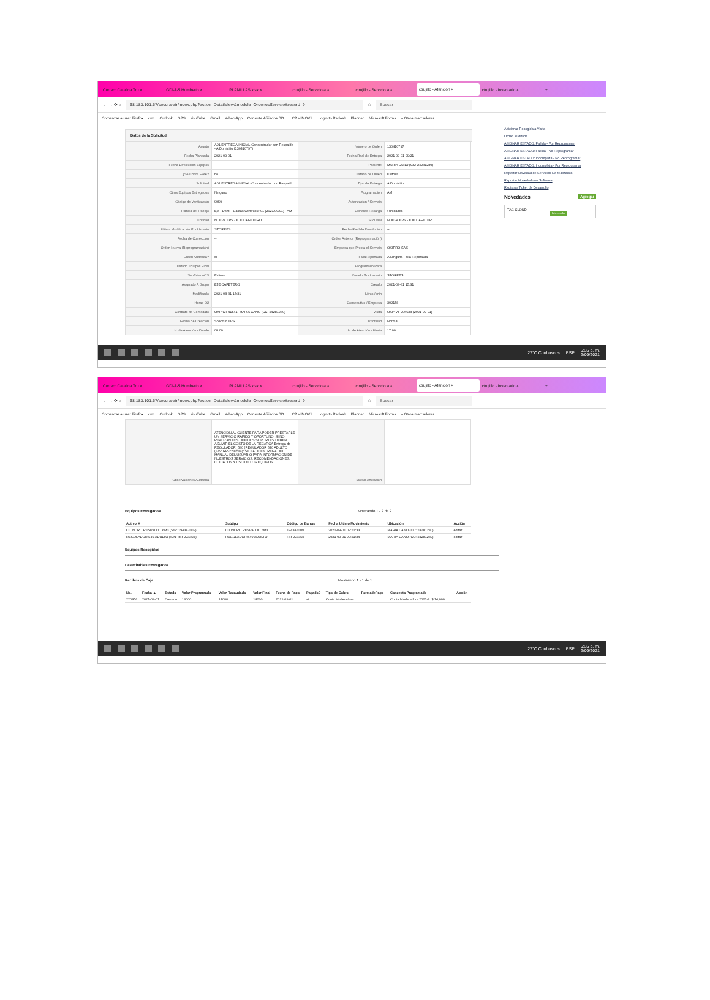Correo: Catalina Tru × GDI-1-5 Humberto × PLANILLAS.xlsx × ctrujillo - Servicio a × ctrujillo - Servicio a × ctrujillo - Atención × ctrujillo - Inventario × +
← → ⟳ ⌂ 68.183.101.57/secura-air/index.php?action=DetailView&module=OrdenesServicio&record=9 ☆ Buscar
Comenzar a usar Firefox crm Outlook GPS YouTube Gmail WhatsApp Consulta Afiliados BD... CRM MOVIL Login to Redash Planner Microsoft Forms » Otros marcadores
Datos de la Solicitud
| Asunto | A01 ENTREGA INICIAL-Concentrador con Respaldo - A Domicilio (130410797) | Número de Orden | 130410797 |
| Fecha Planeada | 2021-09-01 | Fecha Real de Entrega | 2021-09-01 09:21 |
| Fecha Devolución Equipos | -- | Paciente | MARIA CANO (CC: 24281280) |
| ¿Se Cobra Flete? | no | Estado de Orden | Exitosa |
| Solicitud | A01 ENTREGA INICIAL-Concentrador con Respaldo | Tipo de Entrega | A Domicilio |
| Otros Equipos Entregados | Ninguno | Programación | AM |
| Código de Verificación | 9059 | Autorización / Servicio | |
| Planilla de Trabajo | Eje - Domi - Caldas Centrosur 01 (2021/09/01) - AM | Cilindros Recarga | : unidades |
| Entidad | NUEVA EPS - EJE CAFETERO | Sucursal | NUEVA EPS - EJE CAFETERO |
| Ultima Modificación Por Usuario | STORRES | Fecha Real de Devolución | -- |
| Fecha de Corrección | -- | Orden Anterior (Reprogramación) | |
| Orden Nueva (Reprogramación) | | Empresa que Presta el Servicio | OXIPRO SAS |
| Orden Auditada? | si | FallaReportada | A Ninguna Falla Reportada |
| Estado Equipos Final | | Programado Para | |
| SubEstadoOS | Exitosa | Creado Por Usuario | STORRES |
| Asignado A Grupo | EJE CAFETERO | Creado | 2021-08-31 15:31 |
| Modificado | 2021-08-31 15:31 | Litros / min | |
| Horas O2 | | Consecutivo / Empresa | 302158 |
| Contrato de Comodato | OXP-CT-41541, MARIA CANO (CC: 24281280) | Visita | OXP-VT-206628 (2021-09-01) |
| Forma de Creación | Solicitud EPS | Prioridad | Normal |
| H. de Atención - Desde | 08:00 | H. de Atención - Hasta | 17:00 |
Adicionar Recogida a Visita
Orden Auditada
ASIGNAR ESTADO: Fallida - Por Reprogramar
ASIGNAR ESTADO: Fallida - No Reprogramar
ASIGNAR ESTADO: Incompleta - No Reprogramar
ASIGNAR ESTADO: Incompleta - Por Reprogramar
Reportar Novedad de Servicios No realizados
Reportar Novedad con Software
Registrar Ticket de Desarrollo
Novedades Agregar
TAG CLOUD
Marcarlo
27°C Chubascos ESP 5:35 p. m.
2/09/2021
Correo: Catalina Tru × GDI-1-5 Humberto × PLANILLAS.xlsx × ctrujillo - Servicio a × ctrujillo - Servicio a × ctrujillo - Atención × ctrujillo - Inventario × +
← → ⟳ ⌂ 68.183.101.57/secura-air/index.php?action=DetailView&module=OrdenesServicio&record=9 ☆ Buscar
Comenzar a usar Firefox crm Outlook GPS YouTube Gmail WhatsApp Consulta Afiliados BD... CRM MOVIL Login to Redash Planner Microsoft Forms » Otros marcadores
| | ATENCION AL CLIENTE PARA PODER PRESTARLE UN SERVICIO RAPIDO Y OPORTUNO, SI NO REALIZAN LOS DEBIDOS SOPORTES DEBEN ASUMIR EL COSTO DE LA RECARGA Entrega de REGULADOR_540 (REGULADOR 540 ADULTO (S/N: RR-22335B)): SE HACE ENTREGA DEL MANUAL DEL USUARIO PARA INFORMACION DE NUESTROS SERVICIOS, RECOMENDACIONES, CUIDADOS Y USO DE LOS EQUIPOS | | |
| Observaciones Auditoria | | Motivo Anulación | |
Equipos Entregados Mostrando 1 - 2 de 2
| Activo ▼ | Subtipo | Código de Barras | Fecha Ultimo Movimiento | Ubicación | Acción |
| --- | --- | --- | --- | --- | --- |
| CILINDRO RESPALDO 6M3 (S/N: 194347009) | CILINDRO RESPALDO 6M3 | 194347009 | 2021-09-01 09:21:33 | MARIA CANO (CC: 24281280) | editar |
| REGULADOR 540 ADULTO (S/N: RR-22335B) | REGULADOR 540 ADULTO | RR-22335B | 2021-09-01 09:21:34 | MARIA CANO (CC: 24281280) | editar |
Equipos Recogidos
Desechables Entregados
Recibos de Caja Mostrando 1 - 1 de 1
| No. | Fecha ▲ | Estado | Valor Programado | Valor Recaudado | Valor Final | Fecha de Pago | Pagado? | Tipo de Cobro | FormadePago | Concepto Programado | Acción |
| --- | --- | --- | --- | --- | --- | --- | --- | --- | --- | --- | --- |
| 220856 | 2021-09-01 | Cerrado | 14000 | 14000 | 14000 | 2021-09-01 | si | Cuota Moderadora | | Cuota Moderadora 2021-8: $ 14,000 | |
27°C Chubascos ESP 5:35 p. m.
2/09/2021